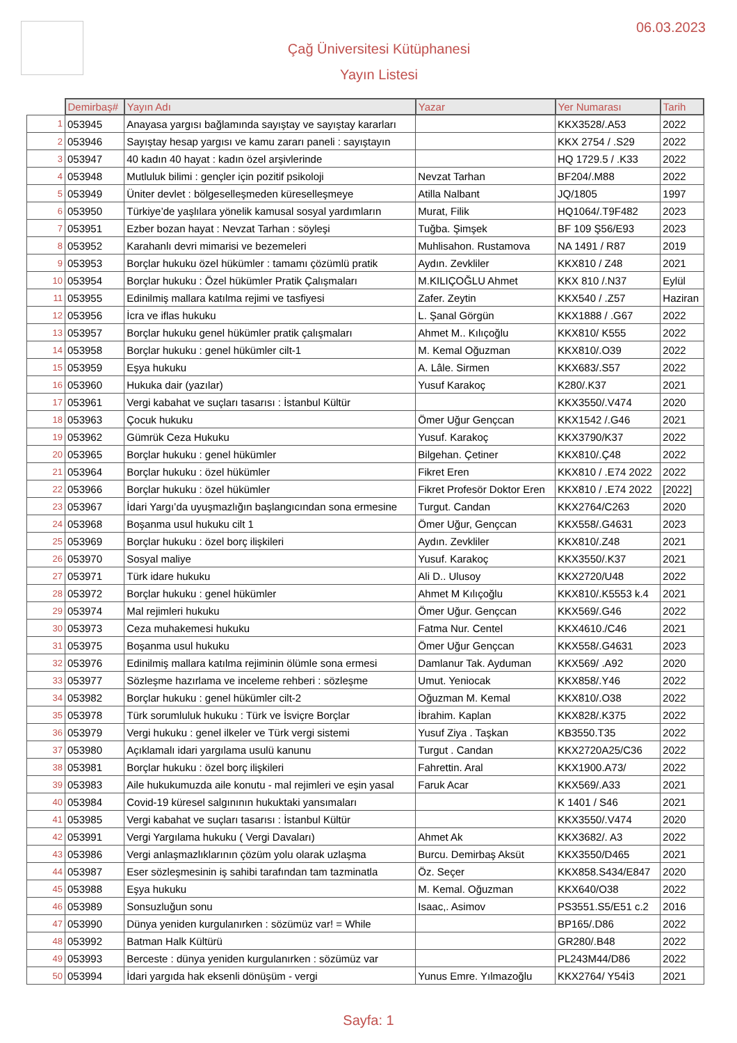06.03.2023
Çağ Üniversitesi Kütüphanesi
Yayın Listesi
| | Demirbaş# | Yayın Adı | Yazar | Yer Numarası | Tarih |
| --- | --- | --- | --- | --- | --- |
| 1 | 053945 | Anayasa yargısı bağlamında sayıştay ve sayıştay kararları | | KKX3528/.A53 | 2022 |
| 2 | 053946 | Sayıştay hesap yargısı ve kamu zararı paneli : sayıştayın | | KKX 2754 / .S29 | 2022 |
| 3 | 053947 | 40 kadın 40 hayat : kadın özel arşivlerinde | | HQ 1729.5 / .K33 | 2022 |
| 4 | 053948 | Mutluluk bilimi : gençler için pozitif psikoloji | Nevzat Tarhan | BF204/.M88 | 2022 |
| 5 | 053949 | Üniter devlet : bölgeselleşmeden küreselleşmeye | Atilla Nalbant | JQ/1805 | 1997 |
| 6 | 053950 | Türkiye’de yaşlılara yönelik kamusal sosyal yardımların | Murat, Filik | HQ1064/.T9F482 | 2023 |
| 7 | 053951 | Ezber bozan hayat : Nevzat Tarhan : söyleşi | Tuğba. Şimşek | BF 109 Ş56/E93 | 2023 |
| 8 | 053952 | Karahanlı devri mimarisi ve bezemeleri | Muhlisahon. Rustamova | NA 1491 / R87 | 2019 |
| 9 | 053953 | Borçlar hukuku özel hükümler : tamamı çözümlü pratik | Aydın. Zevkliler | KKX810 / Z48 | 2021 |
| 10 | 053954 | Borçlar hukuku : Özel hükümler Pratik Çalışmaları | M.KILIÇOĞLU Ahmet | KKX 810 /.N37 | Eylül |
| 11 | 053955 | Edinilmiş mallara katılma rejimi ve tasfiyesi | Zafer. Zeytin | KKX540 / .Z57 | Haziran |
| 12 | 053956 | İcra ve iflas hukuku | L. Şanal Görgün | KKX1888 / .G67 | 2022 |
| 13 | 053957 | Borçlar hukuku genel hükümler pratik çalışmaları | Ahmet M.. Kılıçoğlu | KKX810/ K555 | 2022 |
| 14 | 053958 | Borçlar hukuku : genel hükümler cilt-1 | M. Kemal Oğuzman | KKX810/.O39 | 2022 |
| 15 | 053959 | Eşya hukuku | A. Lâle. Sirmen | KKX683/.S57 | 2022 |
| 16 | 053960 | Hukuka dair (yazılar) | Yusuf Karakoç | K280/.K37 | 2021 |
| 17 | 053961 | Vergi kabahat ve suçları tasarısı : İstanbul Kültür | | KKX3550/.V474 | 2020 |
| 18 | 053963 | Çocuk hukuku | Ömer Uğur Gençcan | KKX1542 /.G46 | 2021 |
| 19 | 053962 | Gümrük Ceza Hukuku | Yusuf. Karakoç | KKX3790/K37 | 2022 |
| 20 | 053965 | Borçlar hukuku : genel hükümler | Bilgehan. Çetiner | KKX810/.Ç48 | 2022 |
| 21 | 053964 | Borçlar hukuku : özel hükümler | Fikret Eren | KKX810 / .E74 2022 | 2022 |
| 22 | 053966 | Borçlar hukuku : özel hükümler | Fikret Profesör Doktor Eren | KKX810 / .E74 2022 | [2022] |
| 23 | 053967 | İdari Yargı’da uyuşmazlığın başlangıcından sona ermesine | Turgut. Candan | KKX2764/C263 | 2020 |
| 24 | 053968 | Boşanma usul hukuku cilt 1 | Ömer Uğur, Gençcan | KKX558/.G4631 | 2023 |
| 25 | 053969 | Borçlar hukuku : özel borç ilişkileri | Aydın. Zevkliler | KKX810/.Z48 | 2021 |
| 26 | 053970 | Sosyal maliye | Yusuf. Karakoç | KKX3550/.K37 | 2021 |
| 27 | 053971 | Türk idare hukuku | Ali D.. Ulusoy | KKX2720/U48 | 2022 |
| 28 | 053972 | Borçlar hukuku : genel hükümler | Ahmet M Kılıçoğlu | KKX810/.K5553 k.4 | 2021 |
| 29 | 053974 | Mal rejimleri hukuku | Ömer Uğur. Gençcan | KKX569/.G46 | 2022 |
| 30 | 053973 | Ceza muhakemesi hukuku | Fatma Nur. Centel | KKX4610./C46 | 2021 |
| 31 | 053975 | Boşanma usul hukuku | Ömer Uğur Gençcan | KKX558/.G4631 | 2023 |
| 32 | 053976 | Edinilmiş mallara katılma rejiminin ölümle sona ermesi | Damlanur Tak. Ayduman | KKX569/ .A92 | 2020 |
| 33 | 053977 | Sözleşme hazırlama ve inceleme rehberi : sözleşme | Umut. Yeniocak | KKX858/.Y46 | 2022 |
| 34 | 053982 | Borçlar hukuku : genel hükümler cilt-2 | Oğuzman M. Kemal | KKX810/.O38 | 2022 |
| 35 | 053978 | Türk sorumluluk hukuku : Türk ve İsviçre Borçlar | İbrahim. Kaplan | KKX828/.K375 | 2022 |
| 36 | 053979 | Vergi hukuku : genel ilkeler ve Türk vergi sistemi | Yusuf Ziya . Taşkan | KB3550.T35 | 2022 |
| 37 | 053980 | Açıklamalı idari yargılama usulü kanunu | Turgut . Candan | KKX2720A25/C36 | 2022 |
| 38 | 053981 | Borçlar hukuku : özel borç ilişkileri | Fahrettin. Aral | KKX1900.A73/ | 2022 |
| 39 | 053983 | Aile hukukumuzda aile konutu - mal rejimleri ve eşin yasal | Faruk Acar | KKX569/.A33 | 2021 |
| 40 | 053984 | Covid-19 küresel salgınının hukuktaki yansımaları | | K 1401 / S46 | 2021 |
| 41 | 053985 | Vergi kabahat ve suçları tasarısı : İstanbul Kültür | | KKX3550/.V474 | 2020 |
| 42 | 053991 | Vergi Yargılama hukuku ( Vergi Davaları) | Ahmet Ak | KKX3682/. A3 | 2022 |
| 43 | 053986 | Vergi anlaşmazlıklarının çözüm yolu olarak uzlaşma | Burcu. Demirbaş Aksüt | KKX3550/D465 | 2021 |
| 44 | 053987 | Eser sözleşmesinin iş sahibi tarafından tam tazminatla | Öz. Seçer | KKX858.S434/E847 | 2020 |
| 45 | 053988 | Eşya hukuku | M. Kemal. Oğuzman | KKX640/O38 | 2022 |
| 46 | 053989 | Sonsuzluğun sonu | Isaac,. Asimov | PS3551.S5/E51 c.2 | 2016 |
| 47 | 053990 | Dünya yeniden kurgulanırken : sözümüz var! = While | | BP165/.D86 | 2022 |
| 48 | 053992 | Batman Halk Kültürü | | GR280/.B48 | 2022 |
| 49 | 053993 | Berceste : dünya yeniden kurgulanırken : sözümüz var | | PL243M44/D86 | 2022 |
| 50 | 053994 | İdari yargıda hak eksenli dönüşüm - vergi | Yunus Emre. Yılmazoğlu | KKX2764/ Y54İ3 | 2021 |
Sayfa: 1